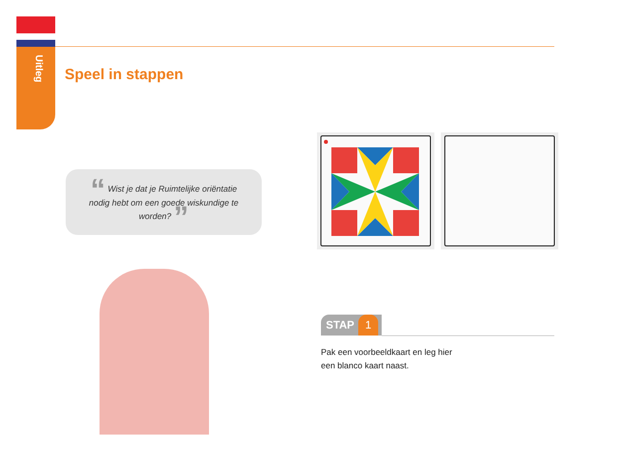Uitleg
Speel in stappen
“ Wist je dat je Ruimtelijke oriëntatie nodig hebt om een goede wiskundige te worden? ”
STAP 1
Pak een voorbeeldkaart en leg hier
een blanco kaart naast.